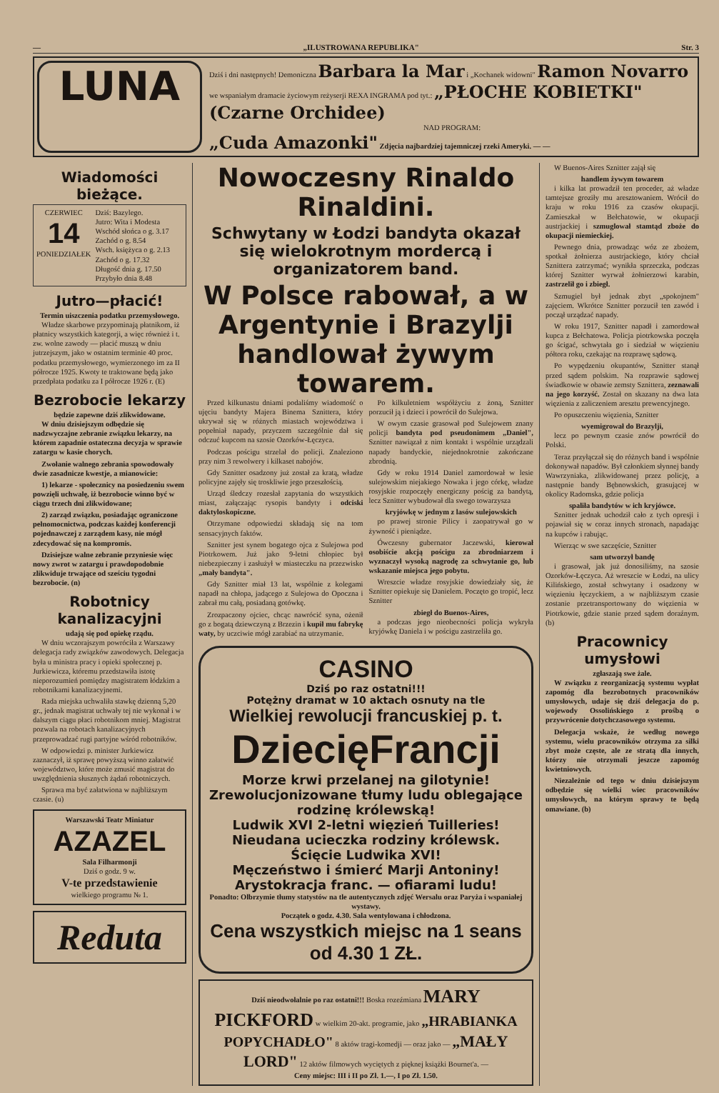— „ILUSTROWANA REPUBLIKA" Str. 3
LUNA
Dziś i dni następnych! Demoniczna Barbara la Mar i „Kochanek widowni" Ramon Novarro
we wspaniałym dramacie życiowym reżyserji REXA INGRAMA pod tyt.: „PŁOCHE KOBIETKI" (Czarne Orchidee)
NAD PROGRAM:
„Cuda Amazonki" Zdjęcia najbardziej tajemniczej rzeki Ameryki. — —
Wiadomości bieżące.
CZERWIEC
14
PONIEDZIAŁEK
Dziś: Bazylego.
Jutro: Wita i Modesta
Wschód słońca o g. 3.17
Zachód o g. 8.54
Wsch. księżyca o g. 2.13
Zachód o g. 17.32
Długość dnia g. 17.50
Przybyło dnia 8.48
Jutro—płacić!
Termin uiszczenia podatku przemysłowego.
Władze skarbowe przypominają płatnikom, iż płatnicy wszystkich kategorji, a więc również i t. zw. wolne zawody — płacić muszą w dniu jutrzejszym, jako w ostatnim terminie 40 proc. podatku przemysłowego, wymierzonego im za II półrocze 1925. Kwoty te traktowane będą jako przedpłata podatku za I półrocze 1926 r. (E)
Bezrobocie lekarzy
będzie zapewne dziś zlikwidowane.
W dniu dzisiejszym odbędzie się nadzwyczajne zebranie związku lekarzy, na którem zapadnie ostateczna decyzja w sprawie zatargu w kasie chorych.
Zwołanie walnego zebrania spowodowały dwie zasadnicze kwestje, a mianowicie:
1) lekarze - społecznicy na posiedzeniu swem powzięli uchwałę, iż bezrobocie winno być w ciągu trzech dni zlikwidowane;
2) zarząd związku, posiadając ograniczone pełnomocnictwa, podczas każdej konferencji pojednawczej z zarządem kasy, nie mógł zdecydować się na kompromis.
Dzisiejsze walne zebranie przyniesie więc nowy zwrot w zatargu i prawdopodobnie zlikwiduje trwające od sześciu tygodni bezrobocie. (n)
Robotnicy kanalizacyjni
udają się pod opiekę rządu.
W dniu wczorajszym powróciła z Warszawy delegacja rady związków zawodowych. Delegacja była u ministra pracy i opieki społecznej p. Jurkiewicza, któremu przedstawiła istotę nieporozumień pomiędzy magistratem łódzkim a robotnikami kanalizacyjnemi.
Rada miejska uchwaliła stawkę dzienną 5,20 gr., jednak magistrat uchwały tej nie wykonał i w dalszym ciągu płaci robotnikom mniej. Magistrat pozwala na robotach kanalizacyjnych przeprowadzać rugi partyjne wśród robotników.
W odpowiedzi p. minister Jurkiewicz zaznaczył, iż sprawę powyższą winno załatwić województwo, które może zmusić magistrat do uwzględnienia słusznych żądań robotniczych.
Sprawa ma być załatwiona w najbliższym czasie. (u)
Warszawski Teatr Miniatur
AZAZEL
Sala Filharmonji
Dziś o godz. 9 w.
V-te przedstawienie
wielkiego programu № 1.
Reduta
Nowoczesny Rinaldo Rinaldini.
Schwytany w Łodzi bandyta okazał się wielokrotnym mordercą i organizatorem band.
W Polsce rabował, a w Argentynie i Brazylji handlował żywym towarem.
Przed kilkunastu dniami podaliśmy wiadomość o ujęciu bandyty Majera Binema Sznittera, który ukrywał się w różnych miastach województwa i popełniał napady, przyczem szczególnie dał się odczuć kupcom na szosie Ozorków-Łęczyca.
Podczas pościgu strzelał do policji. Znaleziono przy nim 3 rewolwery i kilkaset nabojów.
Gdy Sznitter osadzony już został za kratą, władze policyjne zajęły się troskliwie jego przeszłością.
Urząd śledczy rozesłał zapytania do wszystkich miast, załączając rysopis bandyty i odciski daktyloskopiczne.
Otrzymane odpowiedzi składają się na tom sensacyjnych faktów.
Sznitter jest synem bogatego ojca z Sulejowa pod Piotrkowem. Już jako 9-letni chłopiec był niebezpieczny i zasłużył w miasteczku na przezwisko „mały bandyta".
Gdy Sznitter miał 13 lat, wspólnie z kolegami napadł na chłopa, jadącego z Sulejowa do Opoczna i zabrał mu całą, posiadaną gotówkę.
Zrozpaczony ojciec, chcąc nawrócić syna, ożenił go z bogatą dziewczyną z Brzezin i kupił mu fabrykę waty, by uczciwie mógł zarabiać na utrzymanie.
Po kilkuletniem współżyciu z żoną, Sznitter porzucił ją i dzieci i powrócił do Sulejowa.
W owym czasie grasował pod Sulejowem znany policji bandyta pod pseudonimem „Daniel", Sznitter nawiązał z nim kontakt i wspólnie urządzali napady bandyckie, niejednokrotnie zakończane zbrodnią.
Gdy w roku 1914 Daniel zamordował w lesie sulejowskim niejakiego Nowaka i jego córkę, władze rosyjskie rozpoczęły energiczny pościg za bandytą, lecz Sznitter wybudował dla swego towarzysza
kryjówkę w jednym z lasów sulejowskich
po prawej stronie Pilicy i zaopatrywał go w żywność i pieniądze.
Ówczesny gubernator Jaczewski, kierował osobiście akcją pościgu za zbrodniarzem i wyznaczył wysoką nagrodę za schwytanie go, lub wskazanie miejsca jego pobytu.
Wreszcie władze rosyjskie dowiedziały się, że Sznitter opiekuje się Danielem. Poczęto go tropić, lecz Sznitter
zbiegł do Buenos-Aires,
a podczas jego nieobecności policja wykryła kryjówkę Daniela i w pościgu zastrzeliła go.
CASINO
Dziś po raz ostatni!!!
Potężny dramat w 10 aktach osnuty na tle
Wielkiej rewolucji francuskiej p. t.
DziecięFrancji
Morze krwi przelanej na gilotynie!
Zrewolucjonizowane tłumy ludu oblegające rodzinę królewską!
Ludwik XVI 2-letni więzień Tuilleries!
Nieudana ucieczka rodziny królewsk.
Ścięcie Ludwika XVI!
Męczeństwo i śmierć Marji Antoniny!
Arystokracja franc. — ofiarami ludu!
Ponadto: Olbrzymie tłumy statystów na tle autentycznych zdjęć Wersalu oraz Paryża i wspaniałej wystawy.
Początek o godz. 4.30. Sala wentylowana i chłodzona.
Cena wszystkich miejsc na 1 seans od 4.30 1 ZŁ.
Dziś nieodwołalnie po raz ostatni!!! Boska rozeźmiana MARY PICKFORD w wielkim 20-akt. programie, jako „HRABIANKA POPYCHADŁO" 8 aktów tragi-komedji — oraz jako — „MAŁY LORD" 12 aktów filmowych wyciętych z pięknej książki Bournet'a. —
Ceny miejsc: III i II po Zł. 1.—, I po Zł. 1.50.
W Buenos-Aires Sznitter zajął się
handlem żywym towarem
i kilka lat prowadził ten proceder, aż władze tamtejsze groziły mu aresztowaniem. Wrócił do kraju w roku 1916 za czasów okupacji. Zamieszkał w Bełchatowie, w okupacji austrjackiej i szmuglował stamtąd zboże do okupacji niemieckiej.
Pewnego dnia, prowadząc wóz ze zbożem, spotkał żołnierza austrjackiego, który chciał Sznittera zatrzymać; wynikła sprzeczka, podczas której Sznitter wyrwał żołnierzowi karabin, zastrzelił go i zbiegł.
Szmugiel był jednak zbyt „spokojnem" zajęciem. Wkrótce Sznitter porzucił ten zawód i począł urządzać napady.
W roku 1917, Sznitter napadł i zamordował kupca z Bełchatowa. Policja piotrkowska poczęła go ścigać, schwytała go i siedział w więzieniu półtora roku, czekając na rozprawę sądową.
Po wypędzeniu okupantów, Sznitter stanął przed sądem polskim. Na rozprawie sądowej świadkowie w obawie zemsty Sznittera, zeznawali na jego korzyść. Został on skazany na dwa lata więzienia z zaliczeniem aresztu prewencyjnego.
Po opuszczeniu więzienia, Sznitter
wyemigrował do Brazylji,
lecz po pewnym czasie znów powrócił do Polski.
Teraz przyłączał się do różnych band i wspólnie dokonywał napadów. Był członkiem słynnej bandy Wawrzyniaka, zlikwidowanej przez policję, a następnie bandy Bębnowskich, grasującej w okolicy Radomska, gdzie policja
spaliła bandytów w ich kryjówce.
Sznitter jednak uchodził cało z tych opresji i pojawiał się w coraz innych stronach, napadając na kupców i rabując.
Wierząc w swe szczęście, Sznitter
sam utworzył bandę
i grasował, jak już donosiliśmy, na szosie Ozorków-Łęczyca. Aż wreszcie w Łodzi, na ulicy Kilińskiego, został schwytany i osadzony w więzieniu łęczyckiem, a w najbliższym czasie zostanie przetransportowany do więzienia w Piotrkowie, gdzie stanie przed sądem doraźnym. (b)
Pracownicy umysłowi
zgłaszają swe żale.
W związku z reorganizacją systemu wypłat zapomóg dla bezrobotnych pracowników umysłowych, udaje się dziś delegacja do p. wojewody Ossolińskiego z prośbą o przywrócenie dotychczasowego systemu.
Delegacja wskaże, że według nowego systemu, wielu pracowników otrzyma za silki zbyt może częste, ale ze stratą dla innych, którzy nie otrzymali jeszcze zapomóg kwietniowych.
Niezależnie od tego w dniu dzisiejszym odbędzie się wielki wiec pracowników umysłowych, na którym sprawy te będą omawiane. (b)